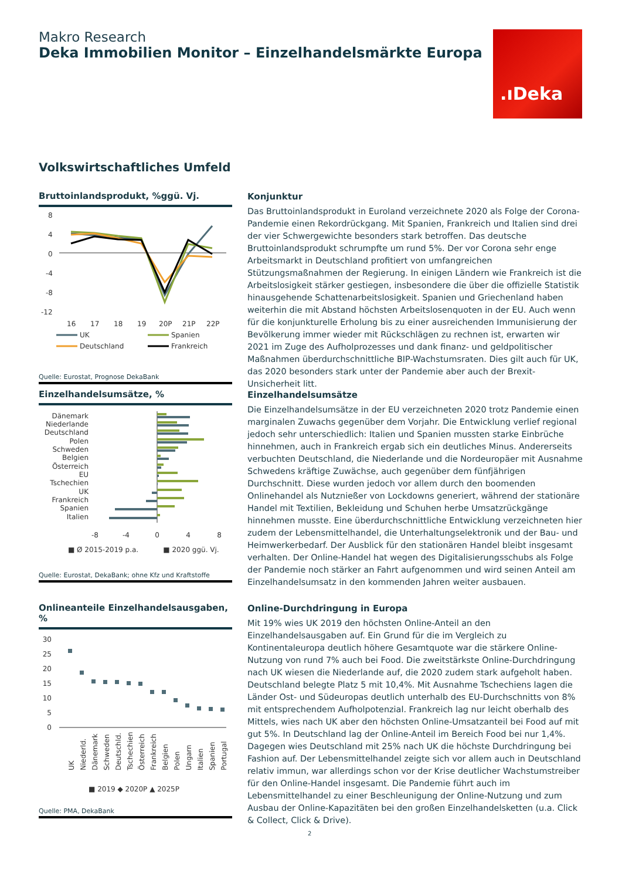Makro Research
Deka Immobilien Monitor – Einzelhandelsmärkte Europa
.ıDeka
Volkswirtschaftliches Umfeld
Bruttoinlandsprodukt, %ggü. Vj.
8
4
0
-4
-8
-12
16
17
18
19
20P
21P
22P
UK
Spanien
Deutschland
Frankreich
Quelle: Eurostat, Prognose DekaBank
Konjunktur
Das Bruttoinlandsprodukt in Euroland verzeichnete 2020 als Folge der Corona-Pandemie einen Rekordrückgang. Mit Spanien, Frankreich und Italien sind drei der vier Schwergewichte besonders stark betroffen. Das deutsche Bruttoinlandsprodukt schrumpfte um rund 5%. Der vor Corona sehr enge Arbeitsmarkt in Deutschland profitiert von umfangreichen Stützungsmaßnahmen der Regierung. In einigen Ländern wie Frankreich ist die Arbeitslosigkeit stärker gestiegen, insbesondere die über die offizielle Statistik hinausgehende Schattenarbeitslosigkeit. Spanien und Griechenland haben weiterhin die mit Abstand höchsten Arbeitslosenquoten in der EU. Auch wenn für die konjunkturelle Erholung bis zu einer ausreichenden Immunisierung der Bevölkerung immer wieder mit Rückschlägen zu rechnen ist, erwarten wir 2021 im Zuge des Aufholprozesses und dank finanz- und geldpolitischer Maßnahmen überdurchschnittliche BIP-Wachstumsraten. Dies gilt auch für UK, das 2020 besonders stark unter der Pandemie aber auch der Brexit-Unsicherheit litt.
Einzelhandelsumsätze, %
Dänemark
Niederlande
Deutschland
Polen
Schweden
Belgien
Österreich
EU
Tschechien
UK
Frankreich
Spanien
Italien
-8
-4
0
4
8
■ Ø 2015-2019 p.a.
■ 2020 ggü. Vj.
Quelle: Eurostat, DekaBank; ohne Kfz und Kraftstoffe
Einzelhandelsumsätze
Die Einzelhandelsumsätze in der EU verzeichneten 2020 trotz Pandemie einen marginalen Zuwachs gegenüber dem Vorjahr. Die Entwicklung verlief regional jedoch sehr unterschiedlich: Italien und Spanien mussten starke Einbrüche hinnehmen, auch in Frankreich ergab sich ein deutliches Minus. Andererseits verbuchten Deutschland, die Niederlande und die Nordeuropäer mit Ausnahme Schwedens kräftige Zuwächse, auch gegenüber dem fünfjährigen Durchschnitt. Diese wurden jedoch vor allem durch den boomenden Onlinehandel als Nutznießer von Lockdowns generiert, während der stationäre Handel mit Textilien, Bekleidung und Schuhen herbe Umsatzrückgänge hinnehmen musste. Eine überdurchschnittliche Entwicklung verzeichneten hier zudem der Lebensmittelhandel, die Unterhaltungselektronik und der Bau- und Heimwerkerbedarf. Der Ausblick für den stationären Handel bleibt insgesamt verhalten. Der Online-Handel hat wegen des Digitalisierungsschubs als Folge der Pandemie noch stärker an Fahrt aufgenommen und wird seinen Anteil am Einzelhandelsumsatz in den kommenden Jahren weiter ausbauen.
Onlineanteile Einzelhandelsausgaben, %
30
25
20
15
10
5
0
UK
Niederld.
Dänemark
Schweden
Deutschld.
Tschechien
Österreich
Frankreich
Belgien
Polen
Ungarn
Italien
Spanien
Portugal
■ 2019 ◆ 2020P ▲ 2025P
Quelle: PMA, DekaBank
Online-Durchdringung in Europa
Mit 19% wies UK 2019 den höchsten Online-Anteil an den Einzelhandelsausgaben auf. Ein Grund für die im Vergleich zu Kontinentaleuropa deutlich höhere Gesamtquote war die stärkere Online-Nutzung von rund 7% auch bei Food. Die zweitstärkste Online-Durchdringung nach UK wiesen die Niederlande auf, die 2020 zudem stark aufgeholt haben. Deutschland belegte Platz 5 mit 10,4%. Mit Ausnahme Tschechiens lagen die Länder Ost- und Südeuropas deutlich unterhalb des EU-Durchschnitts von 8% mit entsprechendem Aufholpotenzial. Frankreich lag nur leicht oberhalb des Mittels, wies nach UK aber den höchsten Online-Umsatzanteil bei Food auf mit gut 5%. In Deutschland lag der Online-Anteil im Bereich Food bei nur 1,4%. Dagegen wies Deutschland mit 25% nach UK die höchste Durchdringung bei Fashion auf. Der Lebensmittelhandel zeigte sich vor allem auch in Deutschland relativ immun, war allerdings schon vor der Krise deutlicher Wachstumstreiber für den Online-Handel insgesamt. Die Pandemie führt auch im Lebensmittelhandel zu einer Beschleunigung der Online-Nutzung und zum Ausbau der Online-Kapazitäten bei den großen Einzelhandelsketten (u.a. Click & Collect, Click & Drive).
2